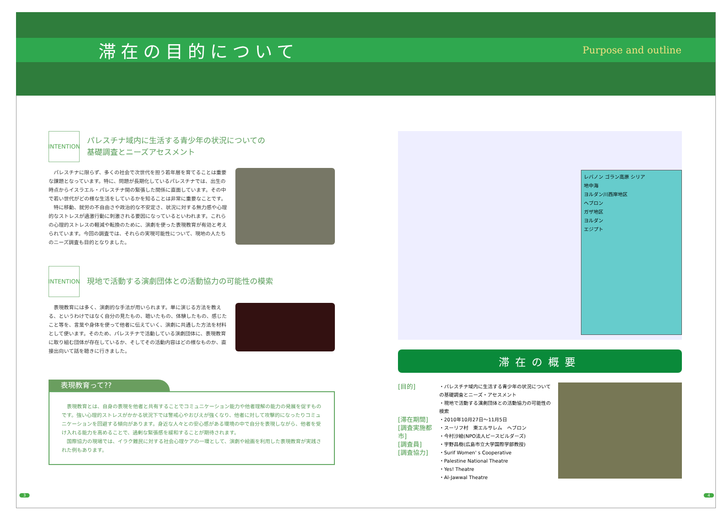滞在の目的について
Purpose and outline
INTENTION
パレスチナ域内に生活する青少年の状況についての
基礎調査とニーズアセスメント
　パレスチナに限らず、多くの社会で次世代を担う若年層を育てることは重要な課題となっています。特に、問題が長期化しているパレスチナでは、出生の時点からイスラエル・パレスチナ間の緊張した関係に直面しています。その中で若い世代がどの様な生活をしているかを知ることは非常に重要なことです。
　特に移動、就労の不自由さや政治的な不安定さ、状況に対する無力感や心理的なストレスが過激行動に刺激される要因になっているといわれます。これらの心理的ストレスの軽減や転換のために、演劇を使った表現教育が有効と考えられています。今回の調査では、それらの実現可能性について、現地の人たちのニーズ調査も目的となりました。
INTENTION
現地で活動する演劇団体との活動協力の可能性の模索
　表現教育には多く、演劇的な手法が用いられます。単に演じる方法を教える、というわけではなく自分の見たもの、聴いたもの、体験したもの、感じたこと等を、言葉や身体を使って他者に伝えていく、演劇に共通した方法を材料として使います。そのため、パレスチナで活動している演劇団体に、表現教育に取り組む団体が存在しているか、そしてその活動内容はどの様なものか、直接出向いて話を聴きに行きました。
表現教育って??
　表現教育とは、自身の表現を他者と共有することでコミュニケーション能力や他者理解の能力の発展を促すものです。強い心理的ストレスがかかる状況下では警戒心やおびえが強くなり、他者に対して攻撃的になったりコミュニケーションを回避する傾向があります。身近な人々との安心感がある環境の中で自分を表現しながら、他者を受け入れる能力を高めることで、過剰な緊張感を緩和することが期待されます。
　国際協力の現場では、イラク難民に対する社会心理ケアの一環として、演劇や絵画を利用した表現教育が実践された例もあります。
レバノン ゴラン高原 シリア
地中海
ヨルダン川西岸地区
ヘブロン
ガザ地区
ヨルダン
エジプト
滞在の概要
[目的]
・パレスチナ域内に生活する青少年の状況についての基礎調査とニーズ・アセスメント
・現地で活動する演劇団体との活動協力の可能性の模索
[滞在期間]
・2010年10月27日～11月5日
[調査実施都市]
・スーリフ村　東エルサレム　ヘブロン
[調査員]
・今村沙絵(NPO法人ピースビルダーズ)
・宇野昌樹(広島市立大学国際学部教授)
[調査協力]
・Surif Women' s Cooperative
・Palestine National Theatre
・Yes! Theatre
・Al-Jawwal Theatre
3 4